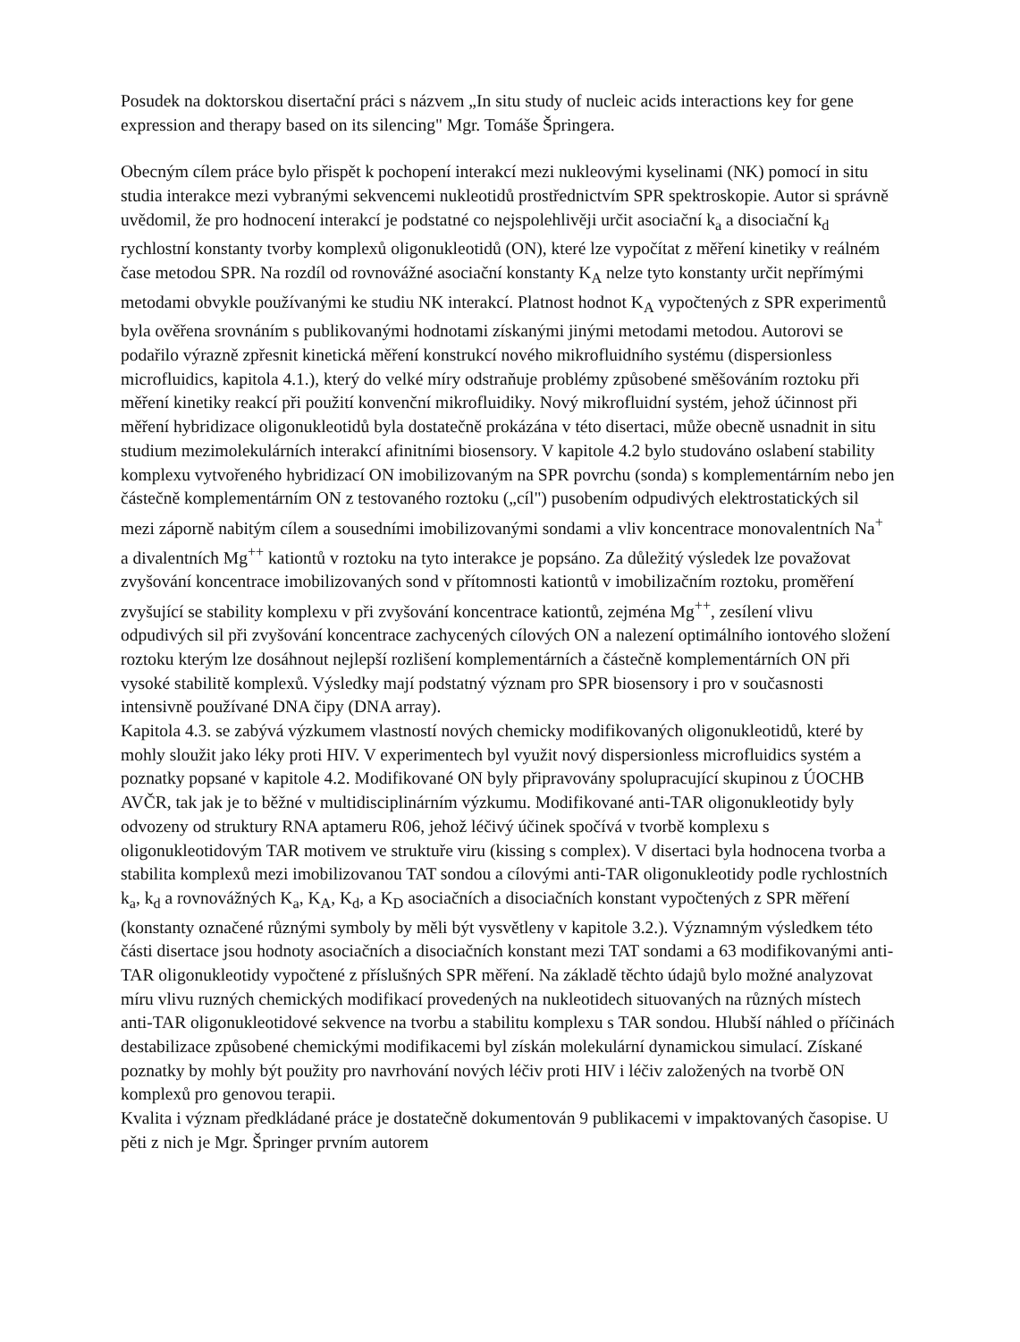Posudek na doktorskou disertační práci s názvem „In situ study of nucleic acids interactions key for gene expression and therapy based on its silencing" Mgr. Tomáše Špringera.
Obecným cílem práce bylo přispět k pochopení interakcí mezi nukleovými kyselinami (NK) pomocí in situ studia interakce mezi vybranými sekvencemi nukleotidů prostřednictvím SPR spektroskopie. Autor si správně uvědomil, že pro hodnocení interakcí je podstatné co nejspolehlivěji určit asociační k<sub>a</sub> a disociační k<sub>d</sub> rychlostní konstanty tvorby komplexů oligonukleotidů (ON), které lze vypočítat z měření kinetiky v reálném čase metodou SPR. Na rozdíl od rovnovážné asociační konstanty K<sub>A</sub> nelze tyto konstanty určit nepřímými metodami obvykle používanými ke studiu NK interakcí. Platnost hodnot K<sub>A</sub> vypočtených z SPR experimentů byla ověřena srovnáním s publikovanými hodnotami získanými jinými metodami metodou. Autorovi se podařilo výrazně zpřesnit kinetická měření konstrukcí nového mikrofluidního systému (dispersionless microfluidics, kapitola 4.1.), který do velké míry odstraňuje problémy způsobené směšováním roztoku při měření kinetiky reakcí při použití konvenční mikrofluidiky. Nový mikrofluidní systém, jehož účinnost při měření hybridizace oligonukleotidů byla dostatečně prokázána v této disertaci, může obecně usnadnit in situ studium mezimolekulárních interakcí afinitními biosensory. V kapitole 4.2 bylo studováno oslabení stability komplexu vytvořeného hybridizací ON imobilizovaným na SPR povrchu (sonda) s komplementárním nebo jen částečně komplementárním ON z testovaného roztoku („cíl") pusobením odpudivých elektrostatických sil mezi záporně nabitým cílem a sousedními imobilizovanými sondami a vliv koncentrace monovalentních Na<sup>+</sup> a divalentních Mg<sup>++</sup> kationtů v roztoku na tyto interakce je popsáno. Za důležitý výsledek lze považovat zvyšování koncentrace imobilizovaných sond v přítomnosti kationtů v imobilizačním roztoku, proměření zvyšující se stability komplexu v při zvyšování koncentrace kationtů, zejména Mg<sup>++</sup>, zesílení vlivu odpudivých sil při zvyšování koncentrace zachycených cílových ON a nalezení optimálního iontového složení roztoku kterým lze dosáhnout nejlepší rozlišení komplementárních a částečně komplementárních ON při vysoké stabilitě komplexů. Výsledky mají podstatný význam pro SPR biosensory i pro v současnosti intensivně používané DNA čipy (DNA array).
Kapitola 4.3. se zabývá výzkumem vlastností nových chemicky modifikovaných oligonukleotidů, které by mohly sloužit jako léky proti HIV. V experimentech byl využit nový dispersionless microfluidics systém a poznatky popsané v kapitole 4.2. Modifikované ON byly připravovány spolupracující skupinou z ÚOCHB AVČR, tak jak je to běžné v multidisciplinárním výzkumu. Modifikované anti-TAR oligonukleotidy byly odvozeny od struktury RNA aptameru R06, jehož léčivý účinek spočívá v tvorbě komplexu s oligonukleotidovým TAR motivem ve struktuře viru (kissing s complex). V disertaci byla hodnocena tvorba a stabilita komplexů mezi imobilizovanou TAT sondou a cílovými anti-TAR oligonukleotidy podle rychlostních k<sub>a</sub>, k<sub>d</sub> a rovnovážných K<sub>a</sub>, K<sub>A</sub>, K<sub>d</sub>, a K<sub>D</sub> asociačních a disociačních konstant vypočtených z SPR měření (konstanty označené různými symboly by měli být vysvětleny v kapitole 3.2.). Významným výsledkem této části disertace jsou hodnoty asociačních a disociačních konstant mezi TAT sondami a 63 modifikovanými anti-TAR oligonukleotidy vypočtené z příslušných SPR měření. Na základě těchto údajů bylo možné analyzovat míru vlivu ruzných chemických modifikací provedených na nukleotidech situovaných na různých místech anti-TAR oligonukleotidové sekvence na tvorbu a stabilitu komplexu s TAR sondou. Hlubší náhled o příčinách destabilizace způsobené chemickými modifikacemi byl získán molekulární dynamickou simulací. Získané poznatky by mohly být použity pro navrhování nových léčiv proti HIV i léčiv založených na tvorbě ON komplexů pro genovou terapii.
Kvalita i význam předkládané práce je dostatečně dokumentován 9 publikacemi v impaktovaných časopise. U pěti z nich je Mgr. Špringer prvním autorem